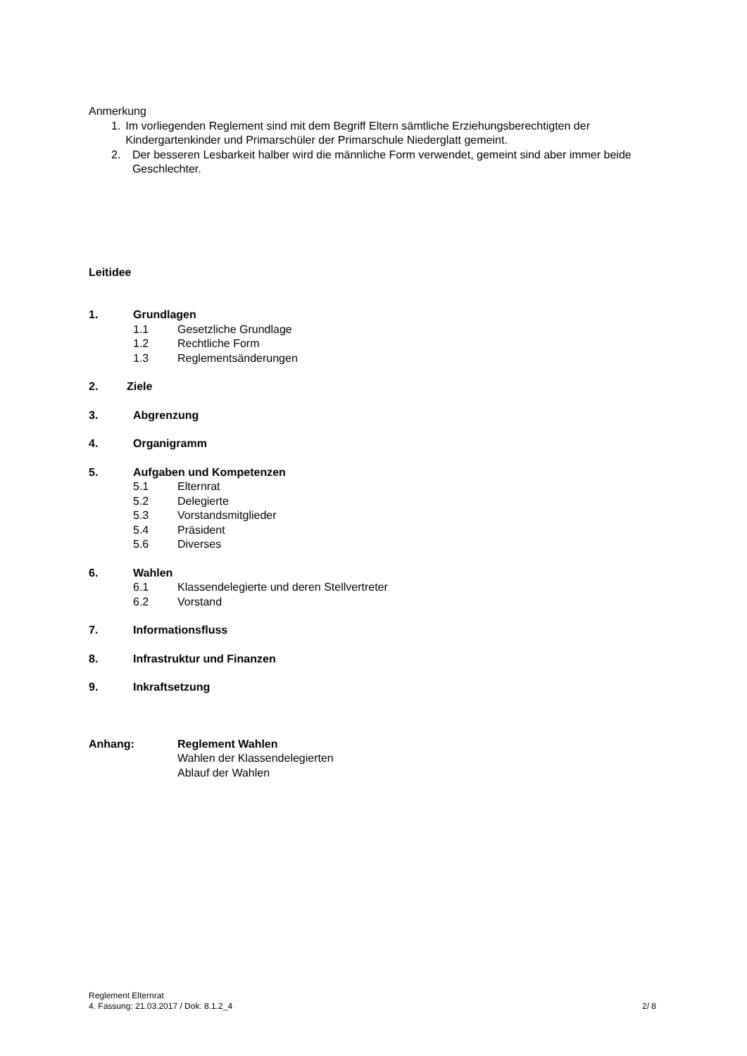Anmerkung
1. Im vorliegenden Reglement sind mit dem Begriff Eltern sämtliche Erziehungsberechtigten der Kindergartenkinder und Primarschüler der Primarschule Niedergl­att gemeint.
2. Der besseren Lesbarkeit halber wird die männliche Form verwendet, gemeint sind aber immer beide Geschlechter.
Leitidee
1. Grundlagen
1.1 Gesetzliche Grundlage
1.2 Rechtliche Form
1.3 Reglementsänderungen
2. Ziele
3. Abgrenzung
4. Organigramm
5. Aufgaben und Kompetenzen
5.1 Elternrat
5.2 Delegierte
5.3 Vorstandsmitglieder
5.4 Präsident
5.6 Diverses
6. Wahlen
6.1 Klassendelegierte und deren Stellvertreter
6.2 Vorstand
7. Informationsfluss
8. Infrastruktur und Finanzen
9. Inkraftsetzung
Anhang: Reglement Wahlen
Wahlen der Klassendelegierten
Ablauf der Wahlen
Reglement Elternrat
4. Fassung: 21.03.2017 / Dok. 8.1.2_4 2/ 8